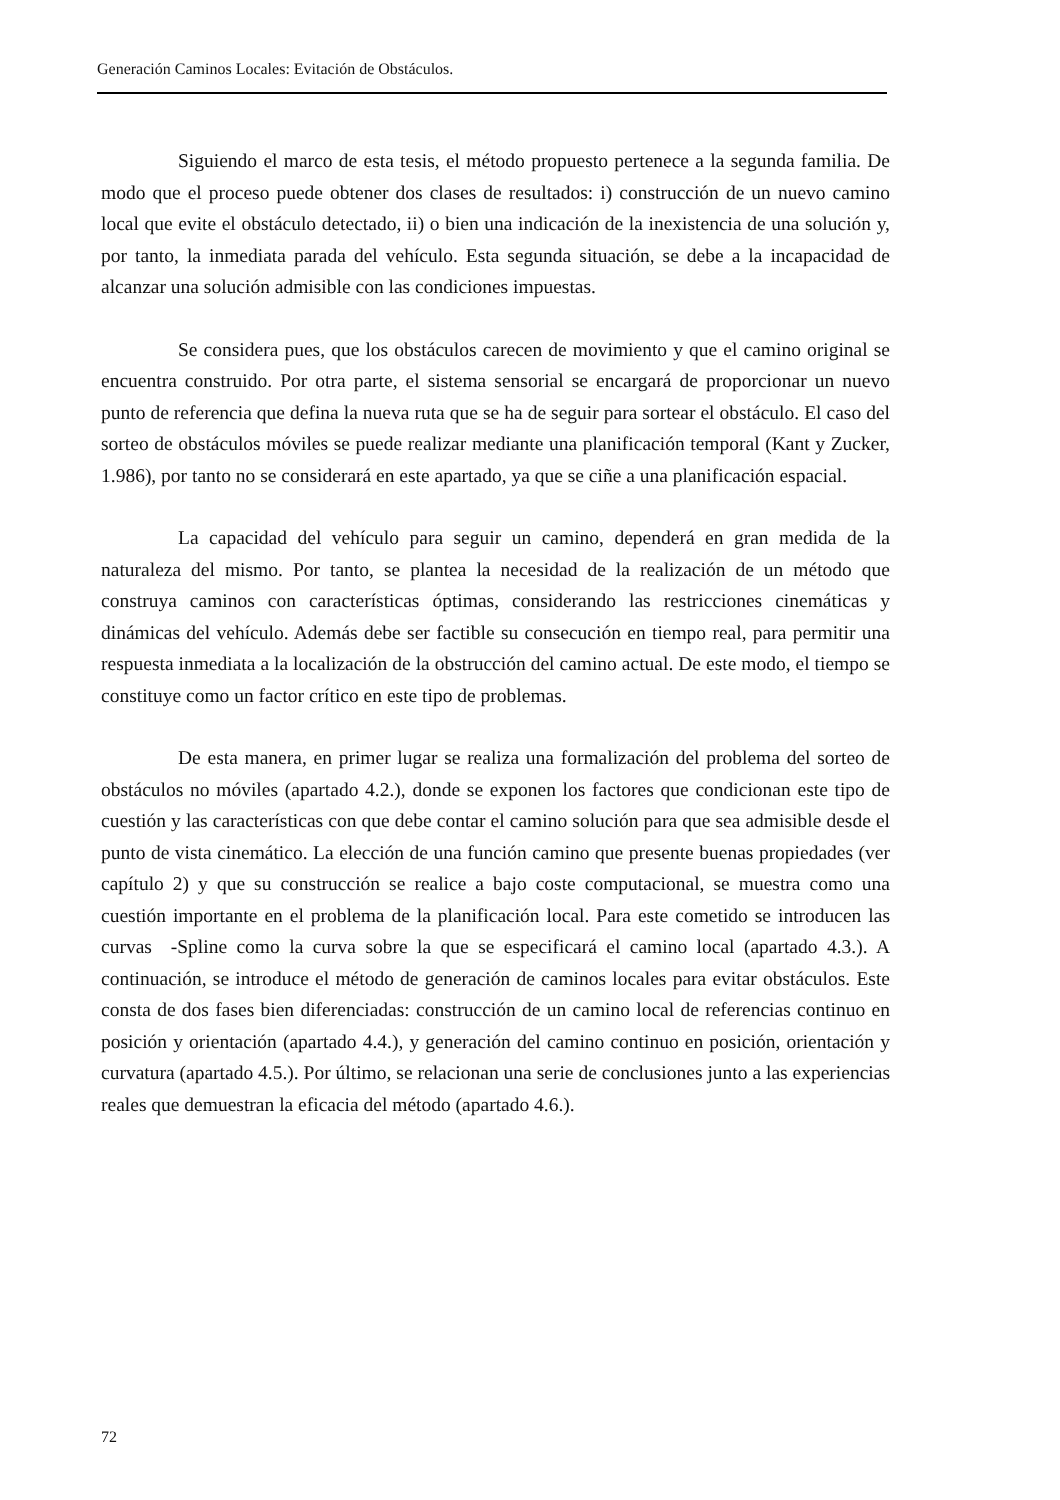Generación Caminos Locales: Evitación de Obstáculos.
Siguiendo el marco de esta tesis, el método propuesto pertenece a la segunda familia. De modo que el proceso puede obtener dos clases de resultados: i) construcción de un nuevo camino local que evite el obstáculo detectado, ii) o bien una indicación de la inexistencia de una solución y, por tanto, la inmediata parada del vehículo. Esta segunda situación, se debe a la incapacidad de alcanzar una solución admisible con las condiciones impuestas.
Se considera pues, que los obstáculos carecen de movimiento y que el camino original se encuentra construido. Por otra parte, el sistema sensorial se encargará de proporcionar un nuevo punto de referencia que defina la nueva ruta que se ha de seguir para sortear el obstáculo. El caso del sorteo de obstáculos móviles se puede realizar mediante una planificación temporal (Kant y Zucker, 1.986), por tanto no se considerará en este apartado, ya que se ciñe a una planificación espacial.
La capacidad del vehículo para seguir un camino, dependerá en gran medida de la naturaleza del mismo. Por tanto, se plantea la necesidad de la realización de un método que construya caminos con características óptimas, considerando las restricciones cinemáticas y dinámicas del vehículo. Además debe ser factible su consecución en tiempo real, para permitir una respuesta inmediata a la localización de la obstrucción del camino actual. De este modo, el tiempo se constituye como un factor crítico en este tipo de problemas.
De esta manera, en primer lugar se realiza una formalización del problema del sorteo de obstáculos no móviles (apartado 4.2.), donde se exponen los factores que condicionan este tipo de cuestión y las características con que debe contar el camino solución para que sea admisible desde el punto de vista cinemático. La elección de una función camino que presente buenas propiedades (ver capítulo 2) y que su construcción se realice a bajo coste computacional, se muestra como una cuestión importante en el problema de la planificación local. Para este cometido se introducen las curvas -Spline como la curva sobre la que se especificará el camino local (apartado 4.3.). A continuación, se introduce el método de generación de caminos locales para evitar obstáculos. Este consta de dos fases bien diferenciadas: construcción de un camino local de referencias continuo en posición y orientación (apartado 4.4.), y generación del camino continuo en posición, orientación y curvatura (apartado 4.5.). Por último, se relacionan una serie de conclusiones junto a las experiencias reales que demuestran la eficacia del método (apartado 4.6.).
72